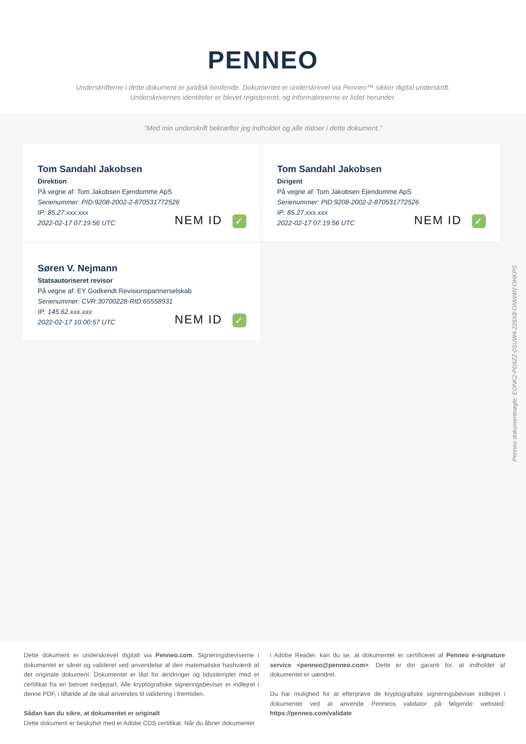PENNEO
Underskrifterne i dette dokument er juridisk bindende. Dokumentet er underskrevet via Penneo™ sikker digital underskrift.
Underskrivernes identiteter er blevet registereret, og informationerne er listet herunder.
“Med min underskrift bekræfter jeg indholdet og alle datoer i dette dokument.”
Tom Sandahl Jakobsen
Direktion
På vegne af: Tom Jakobsen Ejendomme ApS
Serienummer: PID:9208-2002-2-870531772526
IP: 85.27.xxx.xxx
2022-02-17 07:19:56 UTC
NEM ID ✓
Tom Sandahl Jakobsen
Dirigent
På vegne af: Tom Jakobsen Ejendomme ApS
Serienummer: PID:9208-2002-2-870531772526
IP: 85.27.xxx.xxx
2022-02-17 07:19:56 UTC
NEM ID ✓
Søren V. Nejmann
Statsautoriseret revisor
På vegne af: EY Godkendt Revisionspartnerselskab
Serienummer: CVR:30700228-RID:65558931
IP: 145.62.xxx.xxx
2022-02-17 10:00:57 UTC
NEM ID ✓
Penneo dokumentnøgle: EONK2-PD6ZZ-0SUW4-226X8-ONW4N-OHKPS
Dette dokument er underskrevet digitalt via Penneo.com. Signeringsbeviserne i dokumentet er sikret og valideret ved anvendelse af den matematiske hashværdi af det originale dokument. Dokumentet er låst for ændringer og tidsstemplet med et certifikat fra en betroet tredjepart. Alle kryptografiske signeringsbeviser er indlejret i denne PDF, i tilfælde af de skal anvendes til validering i fremtiden.
Sådan kan du sikre, at dokumentet er originalt
Dette dokument er beskyttet med et Adobe CDS certifikat. Når du åbner dokumentet
i Adobe Reader, kan du se, at dokumentet er certificeret af Penneo e-signature service <penneo@penneo.com>. Dette er din garanti for, at indholdet af dokumentet er uændret.
Du har mulighed for at efterprøve de kryptografiske signeringsbeviser indlejret i dokumentet ved at anvende Penneos validator på følgende websted: https://penneo.com/validate